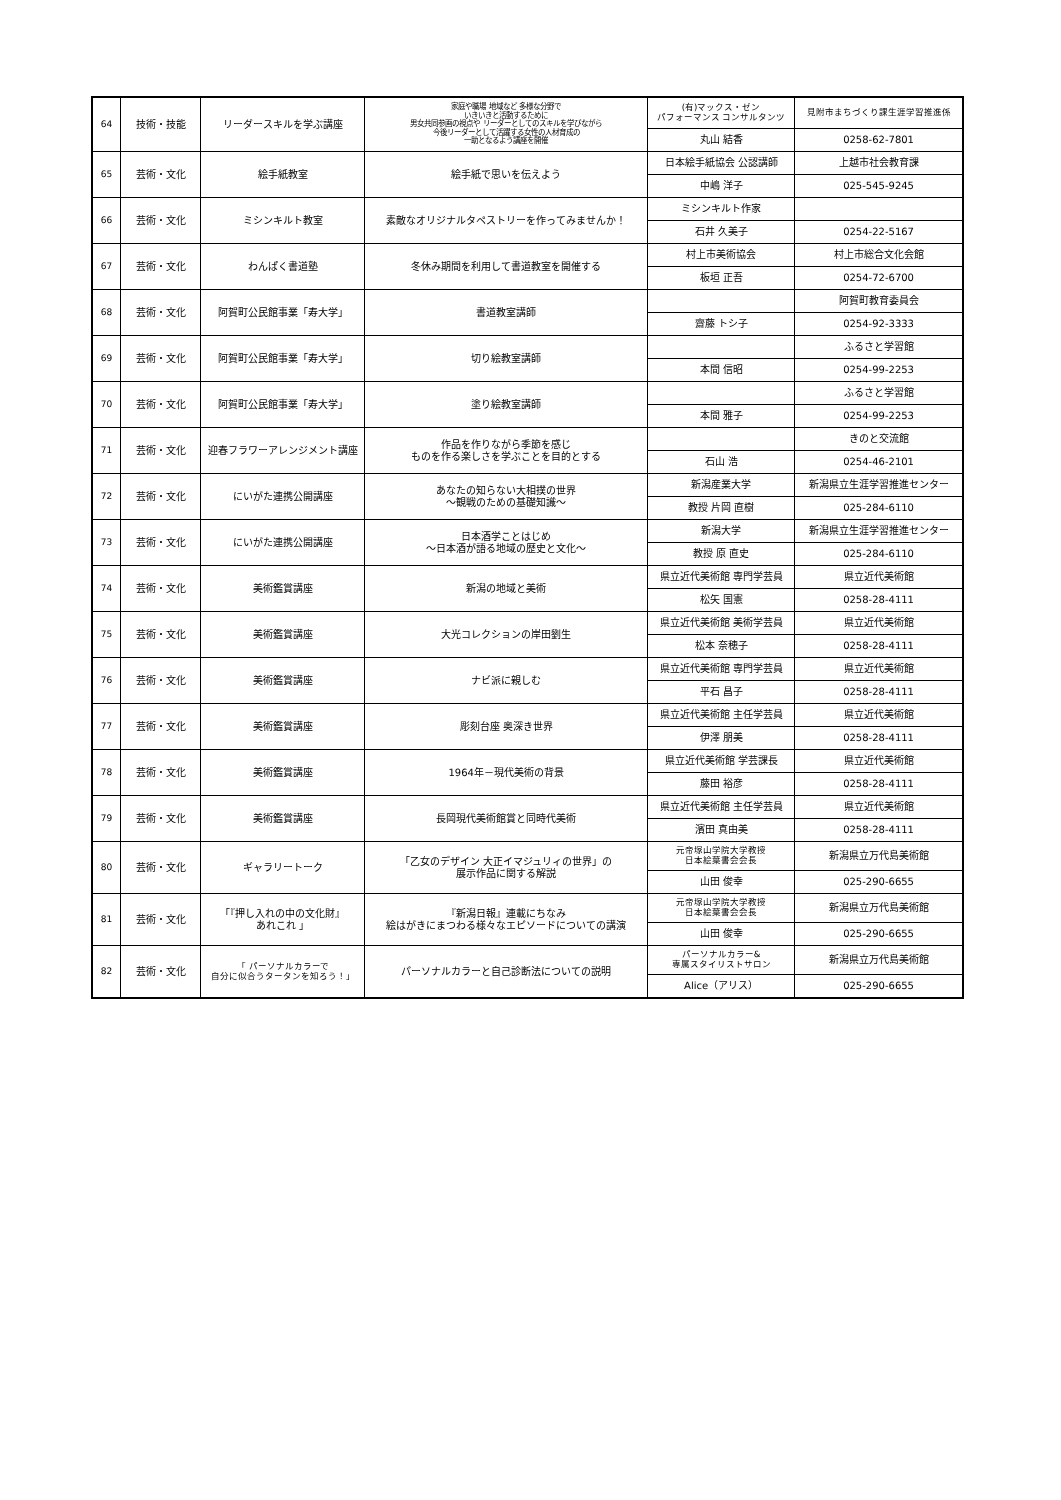| 64 | 技術・技能 | リーダースキルを学ぶ講座 | 家庭や職場 地域など 多様な分野で いきいきと活動するために 男女共同参画の視点や リーダーとしてのスキルを学びながら 今後リーダーとして活躍する女性の人材育成の 一助となるよう講座を開催 | (有)マックス・ゼン パフォーマンス コンサルタンツ | 見附市まちづくり課生涯学習推進係 |
| | | | | 丸山 結香 | 0258-62-7801 |
| 65 | 芸術・文化 | 絵手紙教室 | 絵手紙で思いを伝えよう | 日本絵手紙協会 公認講師 | 上越市社会教育課 |
| | | | | 中嶋 洋子 | 025-545-9245 |
| 66 | 芸術・文化 | ミシンキルト教室 | 素敵なオリジナルタペストリーを作ってみませんか！ | ミシンキルト作家 | |
| | | | | 石井 久美子 | 0254-22-5167 |
| 67 | 芸術・文化 | わんぱく書道塾 | 冬休み期間を利用して書道教室を開催する | 村上市美術協会 | 村上市総合文化会館 |
| | | | | 板垣 正吾 | 0254-72-6700 |
| 68 | 芸術・文化 | 阿賀町公民館事業「寿大学」 | 書道教室講師 | | 阿賀町教育委員会 |
| | | | | 齋藤 トシ子 | 0254-92-3333 |
| 69 | 芸術・文化 | 阿賀町公民館事業「寿大学」 | 切り絵教室講師 | | ふるさと学習館 |
| | | | | 本間 信昭 | 0254-99-2253 |
| 70 | 芸術・文化 | 阿賀町公民館事業「寿大学」 | 塗り絵教室講師 | | ふるさと学習館 |
| | | | | 本間 雅子 | 0254-99-2253 |
| 71 | 芸術・文化 | 迎春フラワーアレンジメント講座 | 作品を作りながら季節を感じ ものを作る楽しさを学ぶことを目的とする | | きのと交流館 |
| | | | | 石山 浩 | 0254-46-2101 |
| 72 | 芸術・文化 | にいがた連携公開講座 | あなたの知らない大相撲の世界 ～観戦のための基礎知識～ | 新潟産業大学 | 新潟県立生涯学習推進センター |
| | | | | 教授 片岡 直樹 | 025-284-6110 |
| 73 | 芸術・文化 | にいがた連携公開講座 | 日本酒学ことはじめ ～日本酒が語る地域の歴史と文化～ | 新潟大学 | 新潟県立生涯学習推進センター |
| | | | | 教授 原 直史 | 025-284-6110 |
| 74 | 芸術・文化 | 美術鑑賞講座 | 新潟の地域と美術 | 県立近代美術館 専門学芸員 | 県立近代美術館 |
| | | | | 松矢 国憲 | 0258-28-4111 |
| 75 | 芸術・文化 | 美術鑑賞講座 | 大光コレクションの岸田劉生 | 県立近代美術館 美術学芸員 | 県立近代美術館 |
| | | | | 松本 奈穂子 | 0258-28-4111 |
| 76 | 芸術・文化 | 美術鑑賞講座 | ナビ派に親しむ | 県立近代美術館 専門学芸員 | 県立近代美術館 |
| | | | | 平石 昌子 | 0258-28-4111 |
| 77 | 芸術・文化 | 美術鑑賞講座 | 彫刻台座 奥深き世界 | 県立近代美術館 主任学芸員 | 県立近代美術館 |
| | | | | 伊澤 朋美 | 0258-28-4111 |
| 78 | 芸術・文化 | 美術鑑賞講座 | 1964年－現代美術の背景 | 県立近代美術館 学芸課長 | 県立近代美術館 |
| | | | | 藤田 裕彦 | 0258-28-4111 |
| 79 | 芸術・文化 | 美術鑑賞講座 | 長岡現代美術館賞と同時代美術 | 県立近代美術館 主任学芸員 | 県立近代美術館 |
| | | | | 濱田 真由美 | 0258-28-4111 |
| 80 | 芸術・文化 | ギャラリートーク | 「乙女のデザイン 大正イマジュリィの世界」の 展示作品に関する解説 | 元帝塚山学院大学教授 日本絵葉書会会長 | 新潟県立万代島美術館 |
| | | | | 山田 俊幸 | 025-290-6655 |
| 81 | 芸術・文化 | 「『押し入れの中の文化財』 あれこれ 」 | 『新潟日報』連載にちなみ 絵はがきにまつわる様々なエピソードについての講演 | 元帝塚山学院大学教授 日本絵葉書会会長 | 新潟県立万代島美術館 |
| | | | | 山田 俊幸 | 025-290-6655 |
| 82 | 芸術・文化 | 「 パーソナルカラーで 自分に似合うタータンを知ろう！」 | パーソナルカラーと自己診断法についての説明 | パーソナルカラー& 専属スタイリストサロン | 新潟県立万代島美術館 |
| | | | | Alice（アリス） | 025-290-6655 |